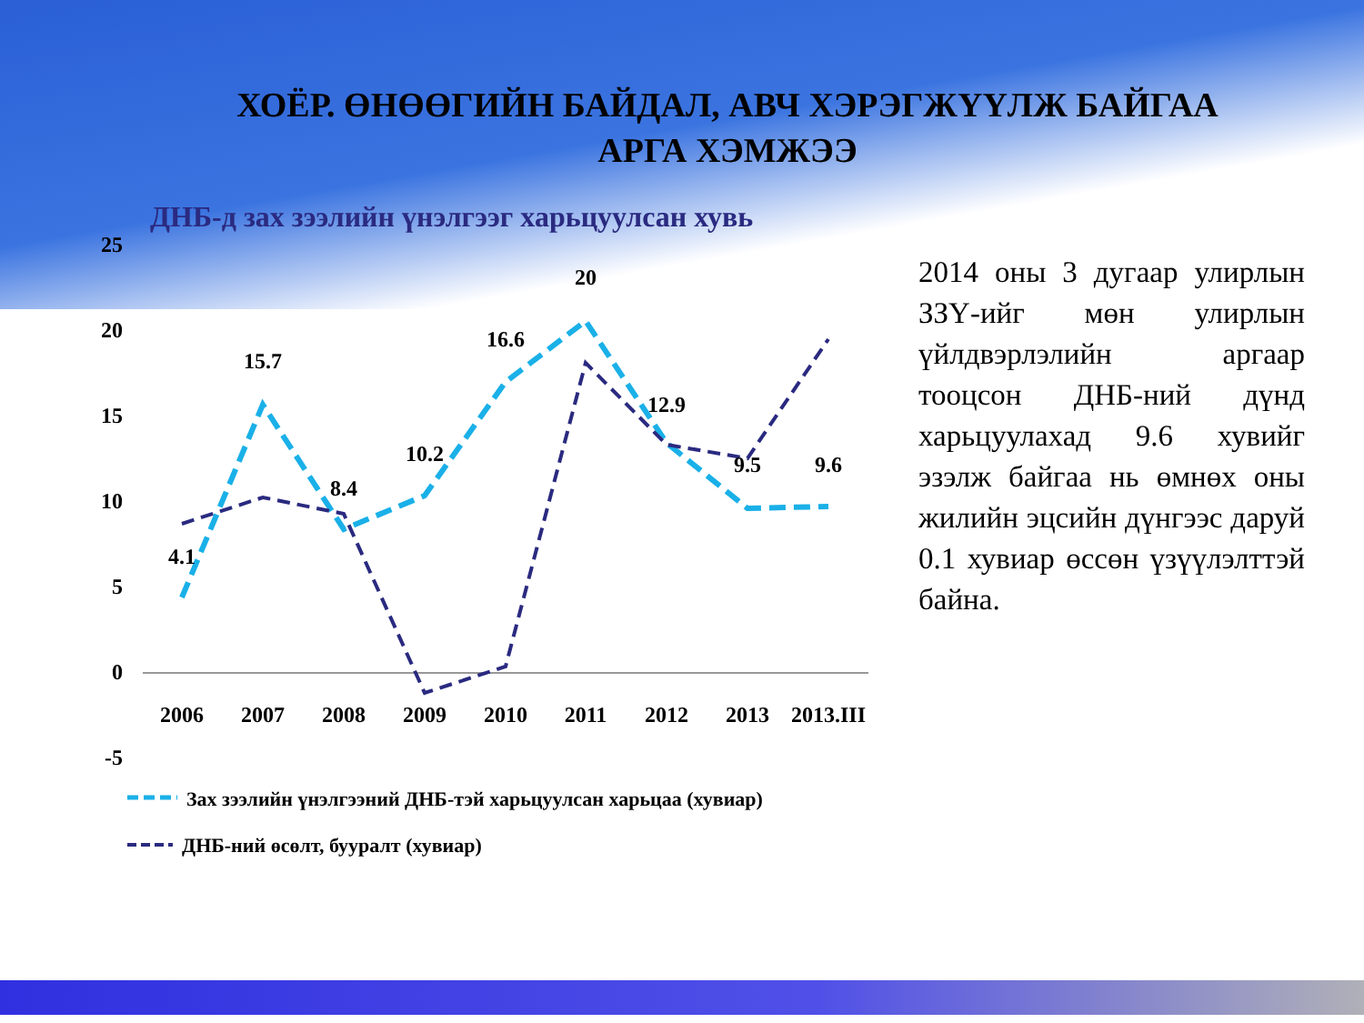ХОЁР. ӨНӨӨГИЙН БАЙДАЛ, АВЧ ХЭРЭГЖҮҮЛЖ БАЙГАА
АРГА ХЭМЖЭЭ
ДНБ-д зах зээлийн үнэлгээг харьцуулсан хувь
25
20
15
10
5
0
-5
2006
2007
2008
2009
2010
2011
2012
2013
2013.III
4.1
15.7
8.4
10.2
16.6
20
12.9
9.5
9.6
Зах зээлийн үнэлгээний ДНБ-тэй харьцуулсан харьцаа (хувиар)
ДНБ-ний өсөлт, бууралт (хувиар)
2014 оны 3 дугаар улирлын ЗЗҮ-ийг мөн улирлын үйлдвэрлэлийн аргаар тооцсон ДНБ-ний дүнд харьцуулахад 9.6 хувийг эзэлж байгаа нь өмнөх оны жилийн эцсийн дүнгээс даруй 0.1 хувиар өссөн үзүүлэлттэй байна.